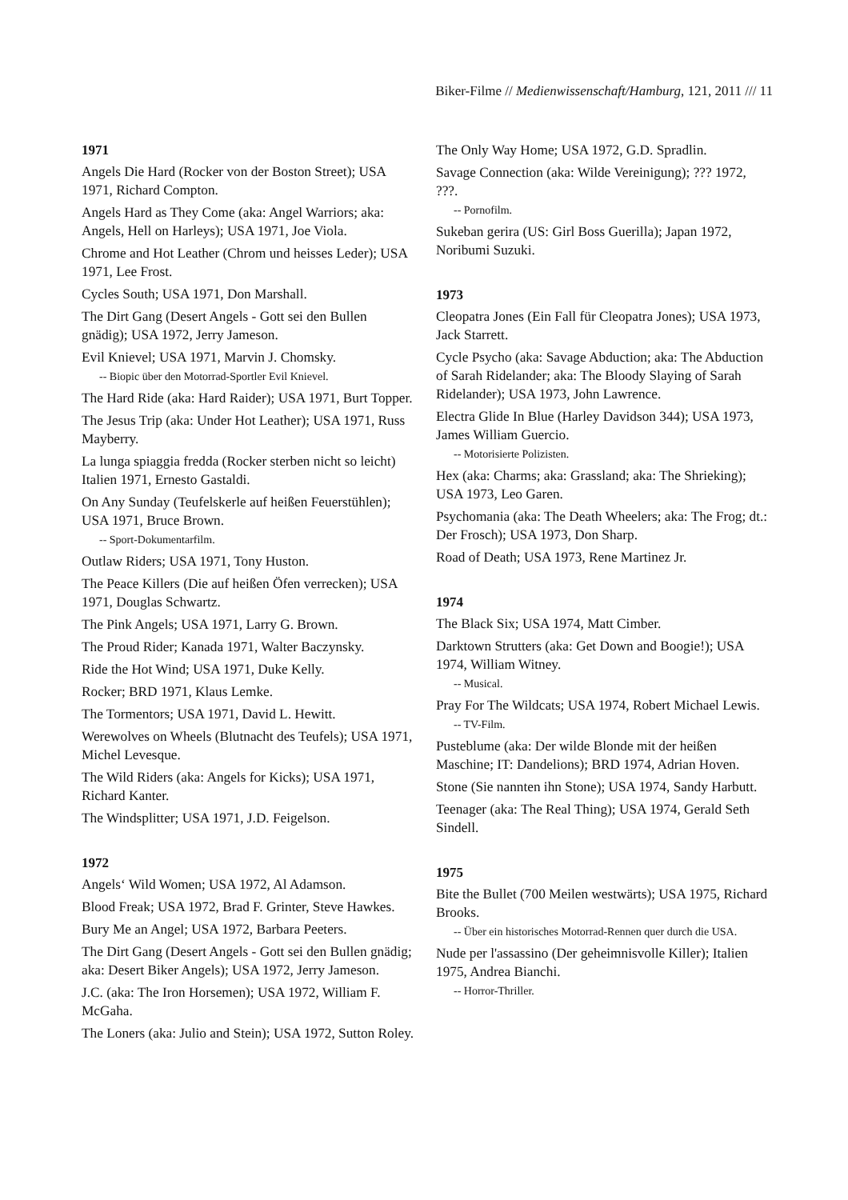Biker-Filme // Medienwissenschaft/Hamburg, 121, 2011 /// 11
1971
Angels Die Hard (Rocker von der Boston Street); USA 1971, Richard Compton.
Angels Hard as They Come (aka: Angel Warriors; aka: Angels, Hell on Harleys); USA 1971, Joe Viola.
Chrome and Hot Leather (Chrom und heisses Leder); USA 1971, Lee Frost.
Cycles South; USA 1971, Don Marshall.
The Dirt Gang (Desert Angels - Gott sei den Bullen gnädig); USA 1972, Jerry Jameson.
Evil Knievel; USA 1971, Marvin J. Chomsky.
-- Biopic über den Motorrad-Sportler Evil Knievel.
The Hard Ride (aka: Hard Raider); USA 1971, Burt Topper.
The Jesus Trip (aka: Under Hot Leather); USA 1971, Russ Mayberry.
La lunga spiaggia fredda (Rocker sterben nicht so leicht) Italien 1971, Ernesto Gastaldi.
On Any Sunday (Teufelskerle auf heißen Feuerstühlen); USA 1971, Bruce Brown.
-- Sport-Dokumentarfilm.
Outlaw Riders; USA 1971, Tony Huston.
The Peace Killers (Die auf heißen Öfen verrecken); USA 1971, Douglas Schwartz.
The Pink Angels; USA 1971, Larry G. Brown.
The Proud Rider; Kanada 1971, Walter Baczynsky.
Ride the Hot Wind; USA 1971, Duke Kelly.
Rocker; BRD 1971, Klaus Lemke.
The Tormentors; USA 1971, David L. Hewitt.
Werewolves on Wheels (Blutnacht des Teufels); USA 1971, Michel Levesque.
The Wild Riders (aka: Angels for Kicks); USA 1971, Richard Kanter.
The Windsplitter; USA 1971, J.D. Feigelson.
1972
Angels‘ Wild Women; USA 1972, Al Adamson.
Blood Freak; USA 1972, Brad F. Grinter, Steve Hawkes.
Bury Me an Angel; USA 1972, Barbara Peeters.
The Dirt Gang (Desert Angels - Gott sei den Bullen gnädig; aka: Desert Biker Angels); USA 1972, Jerry Jameson.
J.C. (aka: The Iron Horsemen); USA 1972, William F. McGaha.
The Loners (aka: Julio and Stein); USA 1972, Sutton Roley.
The Only Way Home; USA 1972, G.D. Spradlin.
Savage Connection (aka: Wilde Vereinigung); ??? 1972, ???.
-- Pornofilm.
Sukeban gerira (US: Girl Boss Guerilla); Japan 1972, Noribumi Suzuki.
1973
Cleopatra Jones (Ein Fall für Cleopatra Jones); USA 1973, Jack Starrett.
Cycle Psycho (aka: Savage Abduction; aka: The Abduction of Sarah Ridelander; aka: The Bloody Slaying of Sarah Ridelander); USA 1973, John Lawrence.
Electra Glide In Blue (Harley Davidson 344); USA 1973, James William Guercio.
-- Motorisierte Polizisten.
Hex (aka: Charms; aka: Grassland; aka: The Shrieking); USA 1973, Leo Garen.
Psychomania (aka: The Death Wheelers; aka: The Frog; dt.: Der Frosch); USA 1973, Don Sharp.
Road of Death; USA 1973, Rene Martinez Jr.
1974
The Black Six; USA 1974, Matt Cimber.
Darktown Strutters (aka: Get Down and Boogie!); USA 1974, William Witney.
-- Musical.
Pray For The Wildcats; USA 1974, Robert Michael Lewis.
-- TV-Film.
Pusteblume (aka: Der wilde Blonde mit der heißen Maschine; IT: Dandelions); BRD 1974, Adrian Hoven.
Stone (Sie nannten ihn Stone); USA 1974, Sandy Harbutt.
Teenager (aka: The Real Thing); USA 1974, Gerald Seth Sindell.
1975
Bite the Bullet (700 Meilen westwärts); USA 1975, Richard Brooks.
-- Über ein historisches Motorrad-Rennen quer durch die USA.
Nude per l'assassino (Der geheimnisvolle Killer); Italien 1975, Andrea Bianchi.
-- Horror-Thriller.